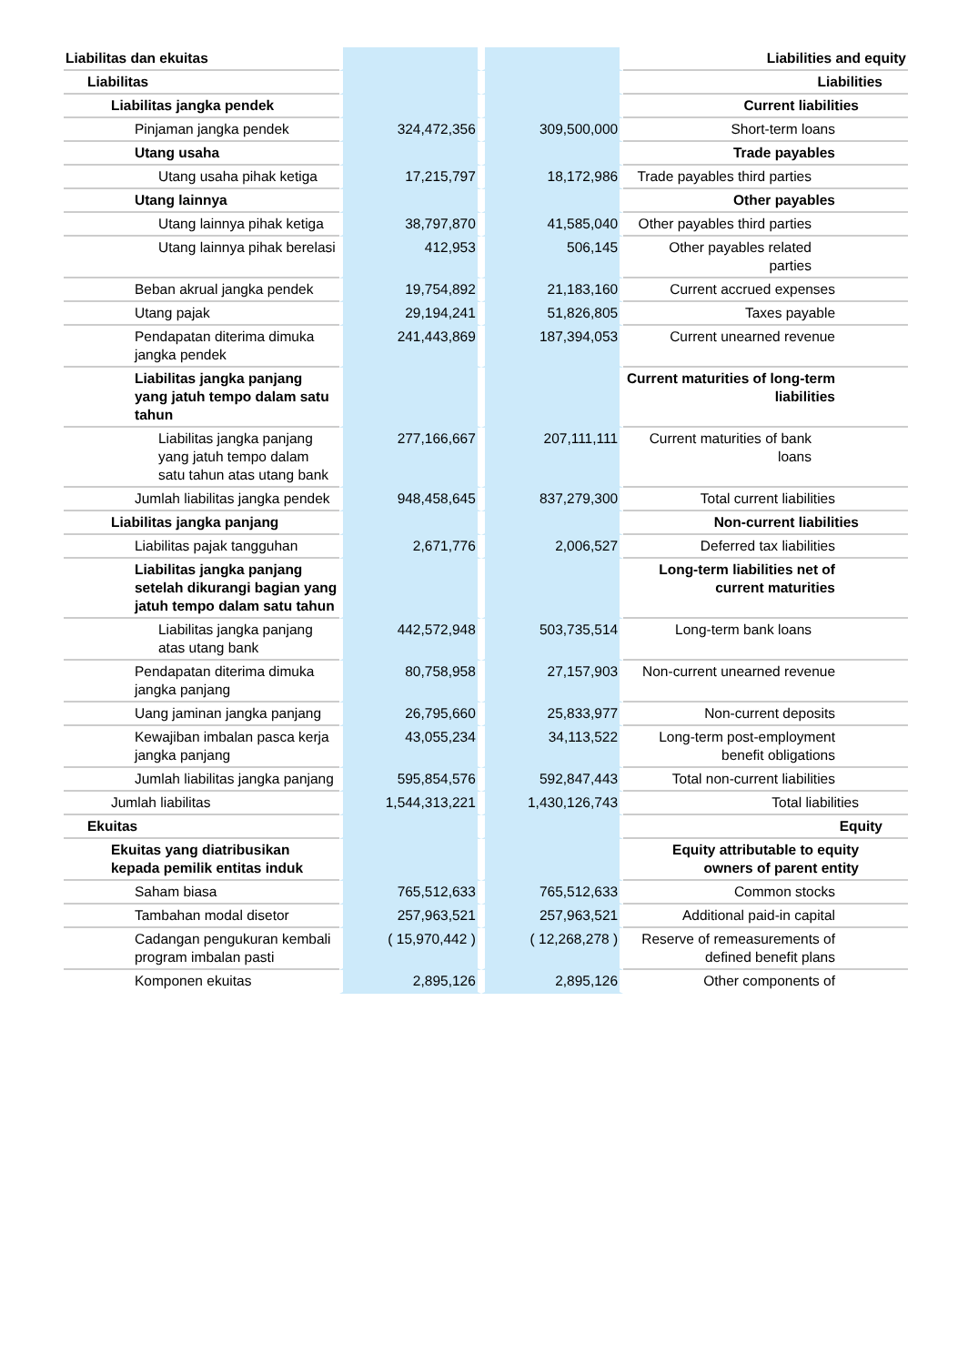| Liabilitas dan ekuitas | | | Liabilities and equity |
| Liabilitas | | | Liabilities |
| Liabilitas jangka pendek | | | Current liabilities |
| Pinjaman jangka pendek | 324,472,356 | 309,500,000 | Short-term loans |
| Utang usaha | | | Trade payables |
| Utang usaha pihak ketiga | 17,215,797 | 18,172,986 | Trade payables third parties |
| Utang lainnya | | | Other payables |
| Utang lainnya pihak ketiga | 38,797,870 | 41,585,040 | Other payables third parties |
| Utang lainnya pihak berelasi | 412,953 | 506,145 | Other payables related parties |
| Beban akrual jangka pendek | 19,754,892 | 21,183,160 | Current accrued expenses |
| Utang pajak | 29,194,241 | 51,826,805 | Taxes payable |
| Pendapatan diterima dimuka jangka pendek | 241,443,869 | 187,394,053 | Current unearned revenue |
| Liabilitas jangka panjang yang jatuh tempo dalam satu tahun | | | Current maturities of long-term liabilities |
| Liabilitas jangka panjang yang jatuh tempo dalam satu tahun atas utang bank | 277,166,667 | 207,111,111 | Current maturities of bank loans |
| Jumlah liabilitas jangka pendek | 948,458,645 | 837,279,300 | Total current liabilities |
| Liabilitas jangka panjang | | | Non-current liabilities |
| Liabilitas pajak tangguhan | 2,671,776 | 2,006,527 | Deferred tax liabilities |
| Liabilitas jangka panjang setelah dikurangi bagian yang jatuh tempo dalam satu tahun | | | Long-term liabilities net of current maturities |
| Liabilitas jangka panjang atas utang bank | 442,572,948 | 503,735,514 | Long-term bank loans |
| Pendapatan diterima dimuka jangka panjang | 80,758,958 | 27,157,903 | Non-current unearned revenue |
| Uang jaminan jangka panjang | 26,795,660 | 25,833,977 | Non-current deposits |
| Kewajiban imbalan pasca kerja jangka panjang | 43,055,234 | 34,113,522 | Long-term post-employment benefit obligations |
| Jumlah liabilitas jangka panjang | 595,854,576 | 592,847,443 | Total non-current liabilities |
| Jumlah liabilitas | 1,544,313,221 | 1,430,126,743 | Total liabilities |
| Ekuitas | | | Equity |
| Ekuitas yang diatribusikan kepada pemilik entitas induk | | | Equity attributable to equity owners of parent entity |
| Saham biasa | 765,512,633 | 765,512,633 | Common stocks |
| Tambahan modal disetor | 257,963,521 | 257,963,521 | Additional paid-in capital |
| Cadangan pengukuran kembali program imbalan pasti | ( 15,970,442 ) | ( 12,268,278 ) | Reserve of remeasurements of defined benefit plans |
| Komponen ekuitas | 2,895,126 | 2,895,126 | Other components of |